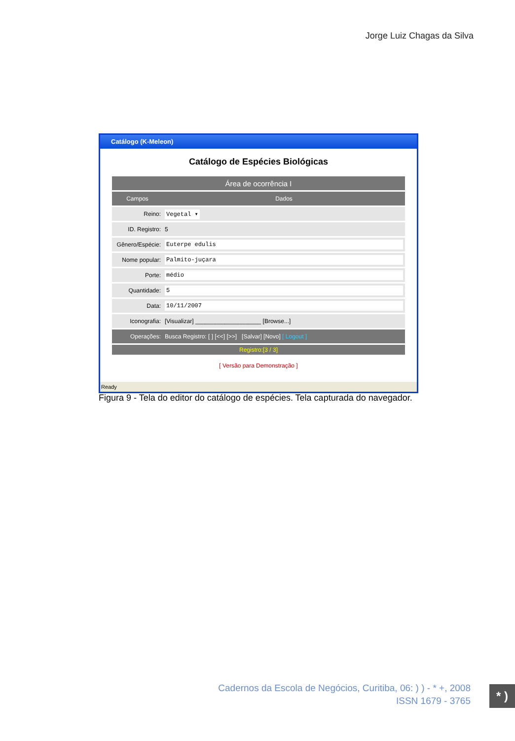Jorge Luiz Chagas da Silva
Catálogo (K-Meleon)
Catálogo de Espécies Biológicas
| Área de ocorrência I | |
| Campos | Dados |
| Reino: | Vegetal ▾ |
| ID. Registro: | 5 |
| Gênero/Espécie: | Euterpe edulis |
| Nome popular: | Palmito-juçara |
| Porte: | médio |
| Quantidade: | 5 |
| Data: | 10/11/2007 |
| Iconografia: | [Visualizar] ____________________ [Browse...] |
| Operações: | Busca Registro: [ ] [<<] [>>] [Salvar] [Novo] [ Logout ] |
| Registro:[3 / 3] | |
[ Versão para Demonstração ]
Ready
Figura 9 - Tela do editor do catálogo de espécies. Tela capturada do navegador.
Cadernos da Escola de Negócios, Curitiba, 06: ) ) - * +, 2008
ISSN 1679 - 3765
* )